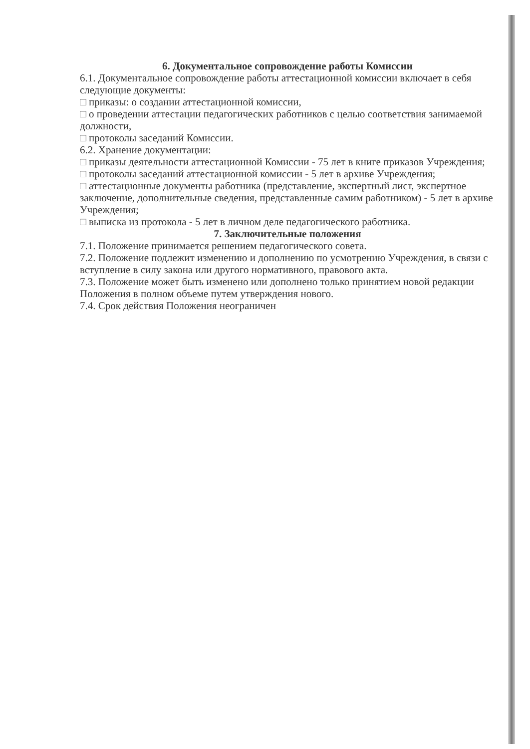6. Документальное сопровождение работы Комиссии
6.1. Документальное сопровождение работы аттестационной комиссии включает в себя следующие документы:
□ приказы: о создании аттестационной комиссии,
□ о проведении аттестации педагогических работников с целью соответствия занимаемой должности,
□ протоколы заседаний Комиссии.
6.2. Хранение документации:
□ приказы деятельности аттестационной Комиссии - 75 лет в книге приказов Учреждения;
□ протоколы заседаний аттестационной комиссии - 5 лет в архиве Учреждения;
□ аттестационные документы работника (представление, экспертный лист, экспертное заключение, дополнительные сведения, представленные самим работником) - 5 лет в архиве Учреждения;
□ выписка из протокола - 5 лет в личном деле педагогического работника.
7. Заключительные положения
7.1. Положение принимается решением педагогического совета.
7.2. Положение подлежит изменению и дополнению по усмотрению Учреждения, в связи с вступление в силу закона или другого нормативного, правового акта.
7.3. Положение может быть изменено или дополнено только принятием новой редакции Положения в полном объеме путем утверждения нового.
7.4. Срок действия Положения неограничен